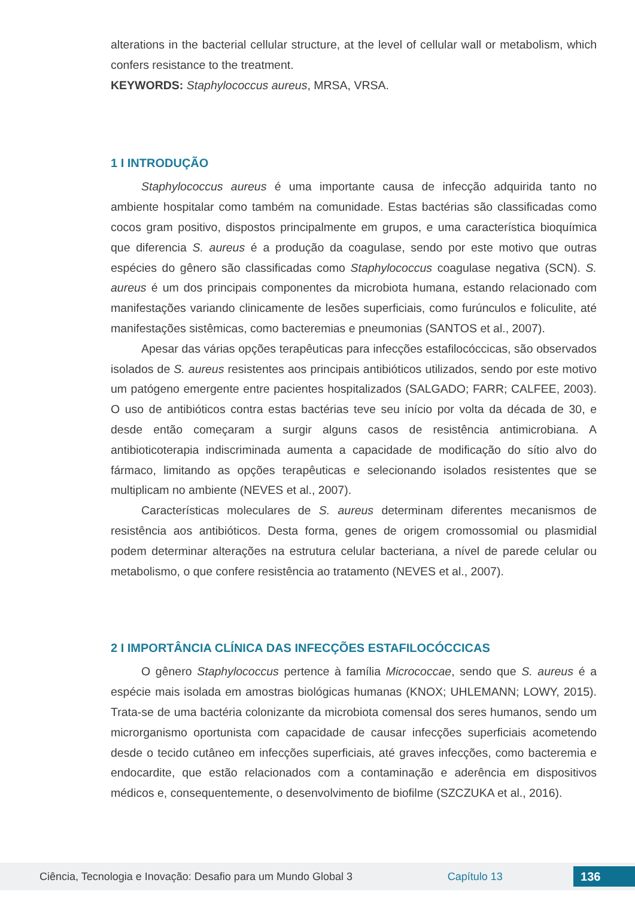alterations in the bacterial cellular structure, at the level of cellular wall or metabolism, which confers resistance to the treatment.
KEYWORDS: Staphylococcus aureus, MRSA, VRSA.
1 I INTRODUÇÃO
Staphylococcus aureus é uma importante causa de infecção adquirida tanto no ambiente hospitalar como também na comunidade. Estas bactérias são classificadas como cocos gram positivo, dispostos principalmente em grupos, e uma característica bioquímica que diferencia S. aureus é a produção da coagulase, sendo por este motivo que outras espécies do gênero são classificadas como Staphylococcus coagulase negativa (SCN). S. aureus é um dos principais componentes da microbiota humana, estando relacionado com manifestações variando clinicamente de lesões superficiais, como furúnculos e foliculite, até manifestações sistêmicas, como bacteremias e pneumonias (SANTOS et al., 2007).
Apesar das várias opções terapêuticas para infecções estafilocóccicas, são observados isolados de S. aureus resistentes aos principais antibióticos utilizados, sendo por este motivo um patógeno emergente entre pacientes hospitalizados (SALGADO; FARR; CALFEE, 2003). O uso de antibióticos contra estas bactérias teve seu início por volta da década de 30, e desde então começaram a surgir alguns casos de resistência antimicrobiana. A antibioticoterapia indiscriminada aumenta a capacidade de modificação do sítio alvo do fármaco, limitando as opções terapêuticas e selecionando isolados resistentes que se multiplicam no ambiente (NEVES et al., 2007).
Características moleculares de S. aureus determinam diferentes mecanismos de resistência aos antibióticos. Desta forma, genes de origem cromossomial ou plasmidial podem determinar alterações na estrutura celular bacteriana, a nível de parede celular ou metabolismo, o que confere resistência ao tratamento (NEVES et al., 2007).
2 I IMPORTÂNCIA CLÍNICA DAS INFECÇÕES ESTAFILOCÓCCICAS
O gênero Staphylococcus pertence à família Micrococcae, sendo que S. aureus é a espécie mais isolada em amostras biológicas humanas (KNOX; UHLEMANN; LOWY, 2015). Trata-se de uma bactéria colonizante da microbiota comensal dos seres humanos, sendo um microrganismo oportunista com capacidade de causar infecções superficiais acometendo desde o tecido cutâneo em infecções superficiais, até graves infecções, como bacteremia e endocardite, que estão relacionados com a contaminação e aderência em dispositivos médicos e, consequentemente, o desenvolvimento de biofilme (SZCZUKA et al., 2016).
Ciência, Tecnologia e Inovação: Desafio para um Mundo Global 3 Capítulo 13 136